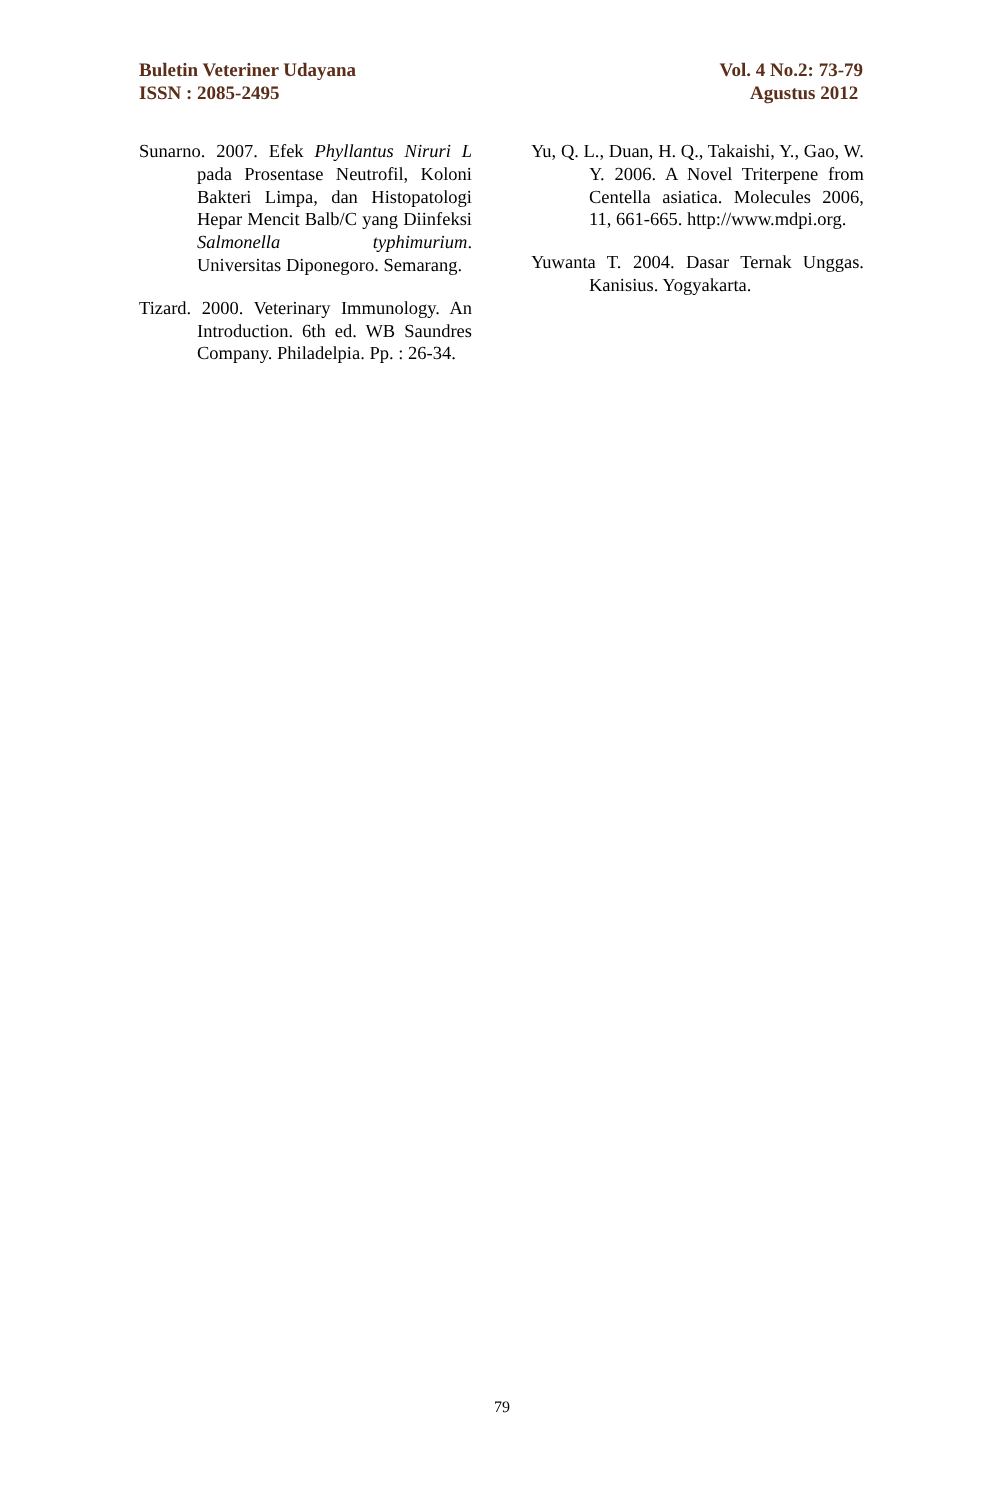Buletin Veteriner Udayana
ISSN : 2085-2495
Vol. 4 No.2: 73-79
Agustus 2012
Sunarno. 2007. Efek Phyllantus Niruri L pada Prosentase Neutrofil, Koloni Bakteri Limpa, dan Histopatologi Hepar Mencit Balb/C yang Diinfeksi Salmonella typhimurium. Universitas Diponegoro. Semarang.
Tizard. 2000. Veterinary Immunology. An Introduction. 6th ed. WB Saundres Company. Philadelpia. Pp. : 26-34.
Yu, Q. L., Duan, H. Q., Takaishi, Y., Gao, W. Y. 2006. A Novel Triterpene from Centella asiatica. Molecules 2006, 11, 661-665. http://www.mdpi.org.
Yuwanta T. 2004. Dasar Ternak Unggas. Kanisius. Yogyakarta.
79